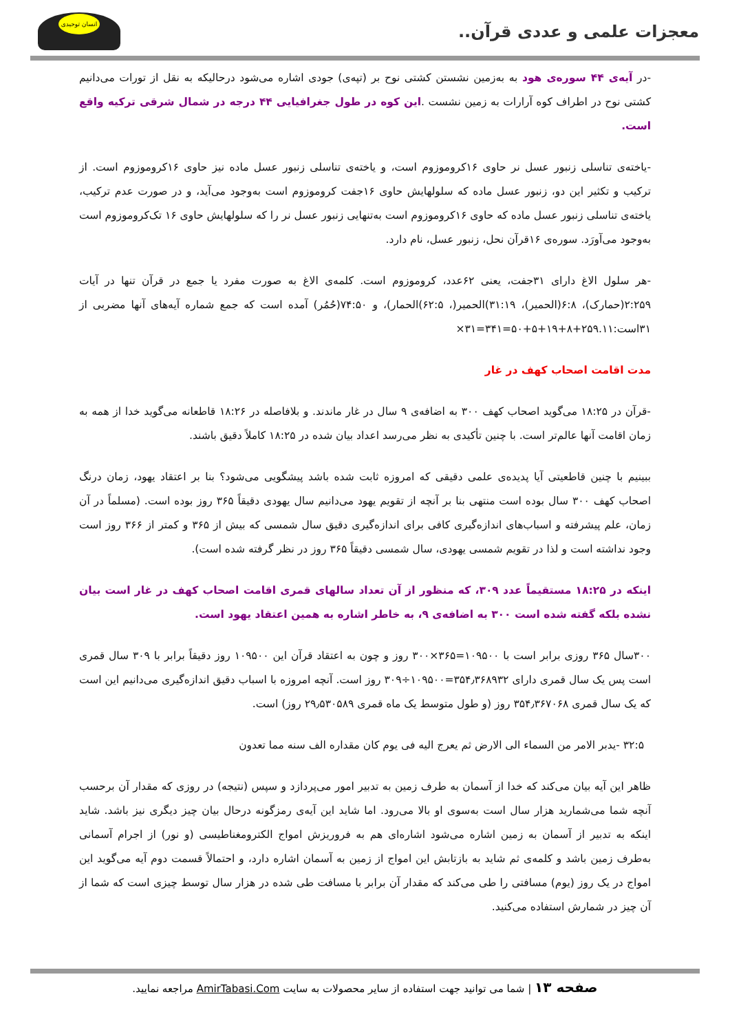معجزات علمی و عددی قرآن..
انسان توحیدی
-در آیه‌ی ۴۴ سوره‌ی هود به به‌زمین نشستن کشتی نوح بر (تپه‌ی) جودی اشاره می‌شود درحالیکه به نقل از تورات می‌دانیم کشتی نوح در اطراف کوه آرارات به زمین نشست .این کوه در طول جغرافیایی ۴۴ درجه در شمال شرقی ترکیه واقع است.
-یاخته‌ی تناسلی زنبور عسل نر حاوی ۱۶کروموزوم است، و یاخته‌ی تناسلی زنبور عسل ماده نیز حاوی ۱۶کروموزوم است. از ترکیب و تکثیر این دو، زنبور عسل ماده که سلولهایش حاوی ۱۶جفت کروموزوم است به‌وجود می‌آید، و در صورت عدم ترکیب، یاخته‌ی تناسلی زنبور عسل ماده که حاوی ۱۶کروموزوم است به‌تنهایی زنبور عسل نر را که سلولهایش حاوی ۱۶ تک‌کروموزوم است به‌وجود می‌آورَد. سوره‌ی ۱۶قرآن نحل، زنبور عسل، نام دارد.
-هر سلول الاغ دارای ۳۱جفت، یعنی ۶۲عدد، کروموزوم است. کلمه‌ی الاغ به صورت مفرد یا جمع در قرآن تنها در آیات ۲:۲۵۹(حمارک)، ۶:۸(الحمیر)، ۳۱:۱۹)الحمیر(، ۶۲:۵)الحمار)، و ۷۴:۵۰(حُمُر) آمده است که جمع شماره آیه‌های آنها مضربی از ۳۱است:۲۵۹.۱۱+۸+۱۹+۵+۵۰=۳۴۱=۳۱×
مدت اقامت اصحاب کهف در غار
-قرآن در ۱۸:۲۵ می‌گوید اصحاب کهف ۳۰۰ به اضافه‌ی ۹ سال در غار ماندند. و بلافاصله در ۱۸:۲۶ قاطعانه می‌گوید خدا از همه به زمان اقامت آنها عالم‌تر است. با چنین تأکیدی به نظر می‌رسد اعداد بیان شده در ۱۸:۲۵ کاملاً دقیق باشند.
ببینیم با چنین قاطعیتی آیا پدیده‌ی علمی دقیقی که امروزه ثابت شده باشد پیشگویی می‌شود؟ بنا بر اعتقاد یهود، زمان درنگ اصحاب کهف ۳۰۰ سال بوده است منتهی بنا بر آنچه از تقویم یهود می‌دانیم سال یهودی دقیقاً ۳۶۵ روز بوده است. (مسلماً در آن زمان، علم پیشرفته و اسباب‌های اندازه‌گیری کافی برای اندازه‌گیری دقیق سال شمسی که بیش از ۳۶۵ و کمتر از ۳۶۶ روز است وجود نداشته است و لذا در تقویم شمسی یهودی، سال شمسی دقیقاً ۳۶۵ روز در نظر گرفته شده است).
اینکه در ۱۸:۲۵ مستقیماً عدد ۳۰۹، که منظور از آن تعداد سالهای قمری اقامت اصحاب کهف در غار است بیان نشده بلکه گفته شده است ۳۰۰ به اضافه‌ی ۹، به خاطر اشاره به همین اعتقاد یهود است.
۳۰۰سال ۳۶۵ روزی برابر است با ۱۰۹۵۰۰=۳۶۵×۳۰۰ روز و چون به اعتقاد قرآن این ۱۰۹۵۰۰ روز دقیقاً برابر با ۳۰۹ سال قمری است پس یک سال قمری دارای ۳۵۴٫۳۶۸۹۳۲=۱۰۹۵۰۰÷۳۰۹ روز است. آنچه امروزه با اسباب دقیق اندازه‌گیری می‌دانیم این است که یک سال قمری ۳۵۴٫۳۶۷۰۶۸ روز (و طول متوسط یک ماه قمری ۲۹٫۵۳۰۵۸۹ روز) است.
۳۲:۵ -یدبر الامر من السماء الی الارض ثم یعرج الیه فی یوم کان مقداره الف سنه مما تعدون
ظاهر این آیه بیان می‌کند که خدا از آسمان به طرف زمین به تدبیر امور می‌پردازد و سپس (نتیجه) در روزی که مقدار آن برحسب آنچه شما می‌شمارید هزار سال است به‌سوی او بالا می‌رود. اما شاید این آیه‌ی رمزگونه درحال بیان چیز دیگری نیز باشد. شاید اینکه به تدبیر از آسمان به زمین اشاره می‌شود اشاره‌ای هم به فروریزش امواج الکترومغناطیسی (و نور) از اجرام آسمانی به‌طرف زمین باشد و کلمه‌ی ثم شاید به بازتابش این امواج از زمین به آسمان اشاره دارد، و احتمالاً قسمت دوم آیه می‌گوید این امواج در یک روز (یوم) مسافتی را طی می‌کند که مقدار آن برابر با مسافت طی شده در هزار سال توسط چیزی است که شما از آن چیز در شمارش استفاده می‌کنید.
صفحه ۱۳ | شما می توانید جهت استفاده از سایر محصولات به سایت AmirTabasi.Com مراجعه نمایید.